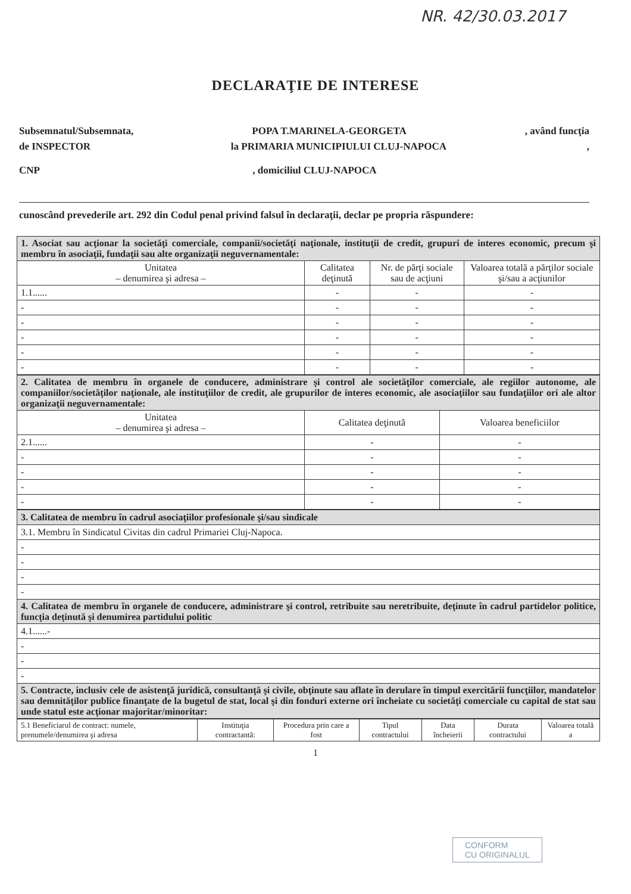NR. 42/30.03.2017
DECLARAŢIE DE INTERESE
Subsemnatul/Subsemnata, POPA T.MARINELA-GEORGETA, având funcţia
de INSPECTOR la PRIMARIA MUNICIPIULUI CLUJ-NAPOCA,
CNP, domiciliul CLUJ-NAPOCA
cunoscând prevederile art. 292 din Codul penal privind falsul în declaraţii, declar pe propria răspundere:
| 1. Asociat sau acţionar la societăţi comerciale, companii/societăţi naţionale, instituţii de credit, grupuri de interes economic, precum şi membru în asociaţii, fundaţii sau alte organizaţii neguvernamentale: | | | |
| Unitatea – denumirea şi adresa – | Calitatea deţinută | Nr. de părţi sociale sau de acţiuni | Valoarea totală a părţilor sociale şi/sau a acţiunilor |
| 1.1...... | - | - | - |
| - | - | - | - |
| - | - | - | - |
| - | - | - | - |
| - | - | - | - |
| - | - | - | - |
| 2. Calitatea de membru în organele de conducere, administrare şi control ale societăţilor comerciale, ale regiilor autonome, ale companiilor/societăţilor naţionale, ale instituţiilor de credit, ale grupurilor de interes economic, ale asociaţiilor sau fundaţiilor ori ale altor organizaţii neguvernamentale: | | |
| Unitatea – denumirea şi adresa – | Calitatea deţinută | Valoarea beneficiilor |
| 2.1...... | - | - |
| - | - | - |
| - | - | - |
| - | - | - |
| - | - | - |
| 3. Calitatea de membru în cadrul asociaţiilor profesionale şi/sau sindicale |
| 3.1. Membru în Sindicatul Civitas din cadrul Primariei Cluj-Napoca. |
| - |
| - |
| - |
| - |
| 4. Calitatea de membru în organele de conducere, administrare şi control, retribuite sau neretribuite, deţinute în cadrul partidelor politice, funcţia deţinută şi denumirea partidului politic |
| 4.1......- |
| - |
| - |
| - |
| 5. Contracte, inclusiv cele de asistenţă juridică, consultanţă şi civile, obţinute sau aflate în derulare în timpul exercitării funcţiilor, mandatelor sau demnităţilor publice finanţate de la bugetul de stat, local şi din fonduri externe ori încheiate cu societăţi comerciale cu capital de stat sau unde statul este acţionar majoritar/minoritar: |
| 5.1 Beneficiarul de contract: numele, prenumele/denumirea şi adresa | Instituţia contractantă: | Procedura prin care a fost | Tipul contractului | Data încheierii | Durata contractului | Valoarea totală a |
| --- | --- | --- | --- | --- | --- | --- |
1
CONFORM
CU ORIGINALUL